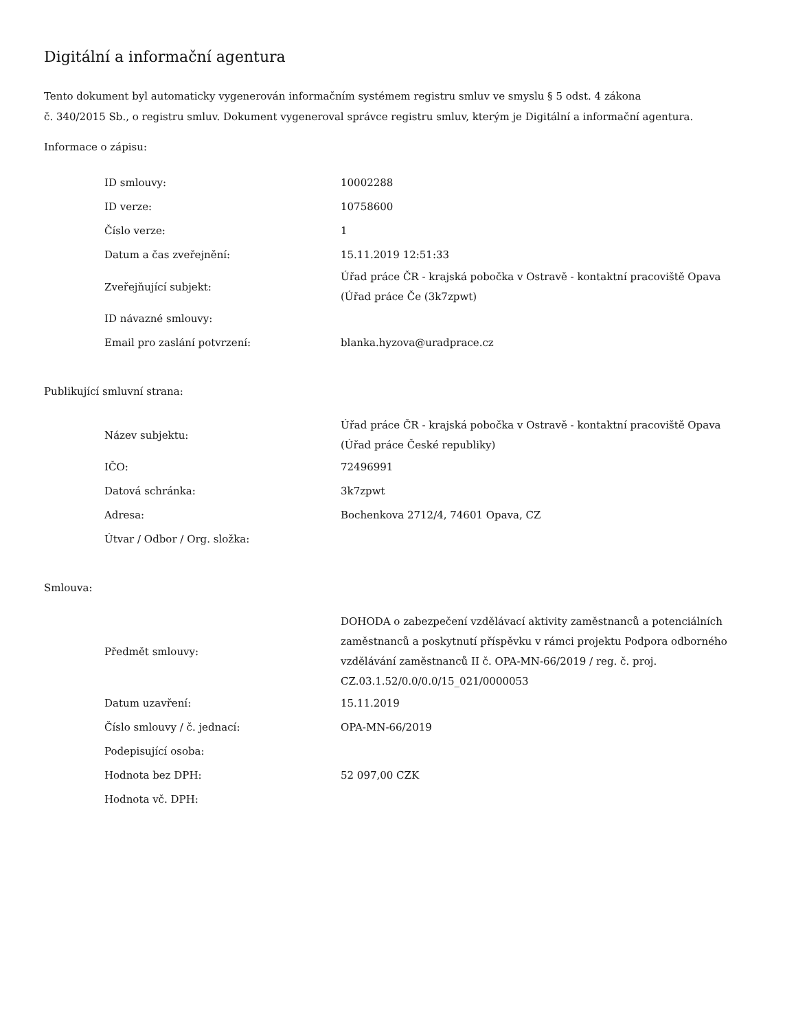Digitální a informační agentura
Tento dokument byl automaticky vygenerován informačním systémem registru smluv ve smyslu § 5 odst. 4 zákona
č. 340/2015 Sb., o registru smluv. Dokument vygeneroval správce registru smluv, kterým je Digitální a informační agentura.
Informace o zápisu:
| ID smlouvy: | 10002288 |
| ID verze: | 10758600 |
| Číslo verze: | 1 |
| Datum a čas zveřejnění: | 15.11.2019 12:51:33 |
| Zveřejňující subjekt: | Úřad práce ČR - krajská pobočka v Ostravě - kontaktní pracoviště Opava (Úřad práce Če (3k7zpwt) |
| ID návazné smlouvy: | |
| Email pro zaslání potvrzení: | blanka.hyzova@uradprace.cz |
Publikující smluvní strana:
| Název subjektu: | Úřad práce ČR - krajská pobočka v Ostravě - kontaktní pracoviště Opava (Úřad práce České republiky) |
| IČO: | 72496991 |
| Datová schránka: | 3k7zpwt |
| Adresa: | Bochenkova 2712/4, 74601 Opava, CZ |
| Útvar / Odbor / Org. složka: | |
Smlouva:
| Předmět smlouvy: | DOHODA o zabezpečení vzdělávací aktivity zaměstnanců a potenciálních zaměstnanců a poskytnutí příspěvku v rámci projektu Podpora odborného vzdělávání zaměstnanců II č. OPA-MN-66/2019 / reg. č. proj. CZ.03.1.52/0.0/0.0/15_021/0000053 |
| Datum uzavření: | 15.11.2019 |
| Číslo smlouvy / č. jednací: | OPA-MN-66/2019 |
| Podepisující osoba: | |
| Hodnota bez DPH: | 52 097,00 CZK |
| Hodnota vč. DPH: | |